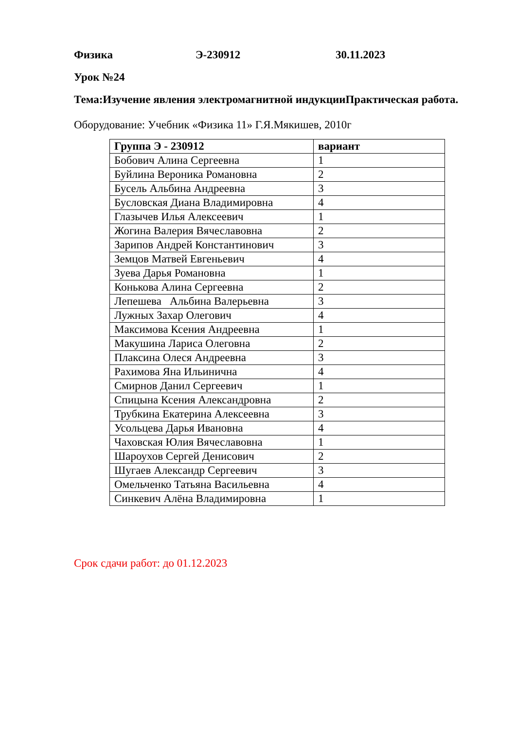Физика Э-230912 30.11.2023
Урок №24
Тема:Изучение явления электромагнитной индукцииПрактическая работа.
Оборудование: Учебник «Физика 11» Г.Я.Мякишев, 2010г
| Группа Э - 230912 | вариант |
| --- | --- |
| Бобович Алина Сергеевна | 1 |
| Буйлина Вероника Романовна | 2 |
| Бусель Альбина Андреевна | 3 |
| Бусловская Диана Владимировна | 4 |
| Глазычев Илья Алексеевич | 1 |
| Жогина Валерия Вячеславовна | 2 |
| Зарипов Андрей Константинович | 3 |
| Земцов Матвей Евгеньевич | 4 |
| Зуева Дарья Романовна | 1 |
| Конькова Алина Сергеевна | 2 |
| Лепешева Альбина Валерьевна | 3 |
| Лужных Захар Олегович | 4 |
| Максимова Ксения Андреевна | 1 |
| Макушина Лариса Олеговна | 2 |
| Плаксина Олеся Андреевна | 3 |
| Рахимова Яна Ильинична | 4 |
| Смирнов Данил Сергеевич | 1 |
| Спицына Ксения Александровна | 2 |
| Трубкина Екатерина Алексеевна | 3 |
| Усольцева Дарья Ивановна | 4 |
| Чаховская Юлия Вячеславовна | 1 |
| Шароухов Сергей Денисович | 2 |
| Шугаев Александр Сергеевич | 3 |
| Омельченко Татьяна Васильевна | 4 |
| Синкевич Алёна Владимировна | 1 |
Срок сдачи работ: до 01.12.2023